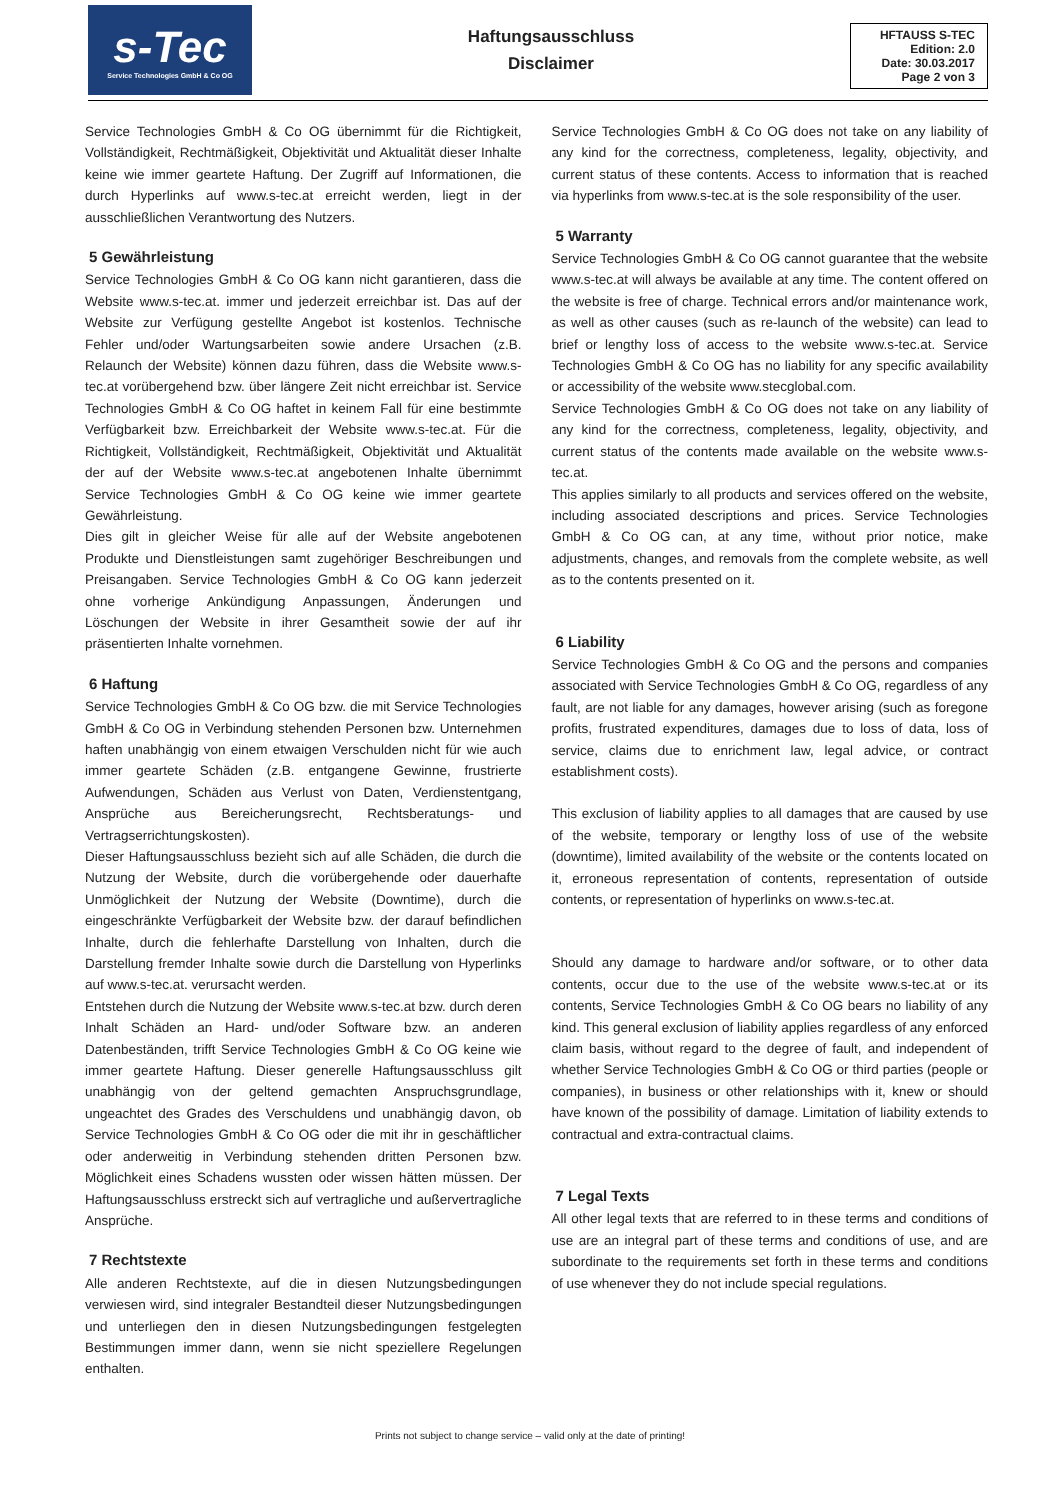s-Tec
Service Technologies GmbH & Co OG
Haftungsausschluss
Disclaimer
HFTAUSS S-TEC
Edition: 2.0
Date: 30.03.2017
Page 2 von 3
Service Technologies GmbH & Co OG übernimmt für die Richtigkeit, Vollständigkeit, Rechtmäßigkeit, Objektivität und Aktualität dieser Inhalte keine wie immer geartete Haftung. Der Zugriff auf Informationen, die durch Hyperlinks auf www.s-tec.at erreicht werden, liegt in der ausschließlichen Verantwortung des Nutzers.
5 Gewährleistung
Service Technologies GmbH & Co OG kann nicht garantieren, dass die Website www.s-tec.at. immer und jederzeit erreichbar ist. Das auf der Website zur Verfügung gestellte Angebot ist kostenlos. Technische Fehler und/oder Wartungsarbeiten sowie andere Ursachen (z.B. Relaunch der Website) können dazu führen, dass die Website www.s-tec.at vorübergehend bzw. über längere Zeit nicht erreichbar ist. Service Technologies GmbH & Co OG haftet in keinem Fall für eine bestimmte Verfügbarkeit bzw. Erreichbarkeit der Website www.s-tec.at. Für die Richtigkeit, Vollständigkeit, Rechtmäßigkeit, Objektivität und Aktualität der auf der Website www.s-tec.at angebotenen Inhalte übernimmt Service Technologies GmbH & Co OG keine wie immer geartete Gewährleistung.
Dies gilt in gleicher Weise für alle auf der Website angebotenen Produkte und Dienstleistungen samt zugehöriger Beschreibungen und Preisangaben. Service Technologies GmbH & Co OG kann jederzeit ohne vorherige Ankündigung Anpassungen, Änderungen und Löschungen der Website in ihrer Gesamtheit sowie der auf ihr präsentierten Inhalte vornehmen.
6 Haftung
Service Technologies GmbH & Co OG bzw. die mit Service Technologies GmbH & Co OG in Verbindung stehenden Personen bzw. Unternehmen haften unabhängig von einem etwaigen Verschulden nicht für wie auch immer geartete Schäden (z.B. entgangene Gewinne, frustrierte Aufwendungen, Schäden aus Verlust von Daten, Verdienstentgang, Ansprüche aus Bereicherungsrecht, Rechtsberatungs- und Vertragserrichtungskosten).
Dieser Haftungsausschluss bezieht sich auf alle Schäden, die durch die Nutzung der Website, durch die vorübergehende oder dauerhafte Unmöglichkeit der Nutzung der Website (Downtime), durch die eingeschränkte Verfügbarkeit der Website bzw. der darauf befindlichen Inhalte, durch die fehlerhafte Darstellung von Inhalten, durch die Darstellung fremder Inhalte sowie durch die Darstellung von Hyperlinks auf www.s-tec.at. verursacht werden.
Entstehen durch die Nutzung der Website www.s-tec.at bzw. durch deren Inhalt Schäden an Hard- und/oder Software bzw. an anderen Datenbeständen, trifft Service Technologies GmbH & Co OG keine wie immer geartete Haftung. Dieser generelle Haftungsausschluss gilt unabhängig von der geltend gemachten Anspruchsgrundlage, ungeachtet des Grades des Verschuldens und unabhängig davon, ob Service Technologies GmbH & Co OG oder die mit ihr in geschäftlicher oder anderweitig in Verbindung stehenden dritten Personen bzw. Möglichkeit eines Schadens wussten oder wissen hätten müssen. Der Haftungsausschluss erstreckt sich auf vertragliche und außervertragliche Ansprüche.
7 Rechtstexte
Alle anderen Rechtstexte, auf die in diesen Nutzungsbedingungen verwiesen wird, sind integraler Bestandteil dieser Nutzungsbedingungen und unterliegen den in diesen Nutzungsbedingungen festgelegten Bestimmungen immer dann, wenn sie nicht speziellere Regelungen enthalten.
Service Technologies GmbH & Co OG does not take on any liability of any kind for the correctness, completeness, legality, objectivity, and current status of these contents. Access to information that is reached via hyperlinks from www.s-tec.at is the sole responsibility of the user.
5 Warranty
Service Technologies GmbH & Co OG cannot guarantee that the website www.s-tec.at will always be available at any time. The content offered on the website is free of charge. Technical errors and/or maintenance work, as well as other causes (such as re-launch of the website) can lead to brief or lengthy loss of access to the website www.s-tec.at. Service Technologies GmbH & Co OG has no liability for any specific availability or accessibility of the website www.stecglobal.com.
Service Technologies GmbH & Co OG does not take on any liability of any kind for the correctness, completeness, legality, objectivity, and current status of the contents made available on the website www.s-tec.at.
This applies similarly to all products and services offered on the website, including associated descriptions and prices. Service Technologies GmbH & Co OG can, at any time, without prior notice, make adjustments, changes, and removals from the complete website, as well as to the contents presented on it.
6 Liability
Service Technologies GmbH & Co OG and the persons and companies associated with Service Technologies GmbH & Co OG, regardless of any fault, are not liable for any damages, however arising (such as foregone profits, frustrated expenditures, damages due to loss of data, loss of service, claims due to enrichment law, legal advice, or contract establishment costs).
This exclusion of liability applies to all damages that are caused by use of the website, temporary or lengthy loss of use of the website (downtime), limited availability of the website or the contents located on it, erroneous representation of contents, representation of outside contents, or representation of hyperlinks on www.s-tec.at.
Should any damage to hardware and/or software, or to other data contents, occur due to the use of the website www.s-tec.at or its contents, Service Technologies GmbH & Co OG bears no liability of any kind. This general exclusion of liability applies regardless of any enforced claim basis, without regard to the degree of fault, and independent of whether Service Technologies GmbH & Co OG or third parties (people or companies), in business or other relationships with it, knew or should have known of the possibility of damage. Limitation of liability extends to contractual and extra-contractual claims.
7 Legal Texts
All other legal texts that are referred to in these terms and conditions of use are an integral part of these terms and conditions of use, and are subordinate to the requirements set forth in these terms and conditions of use whenever they do not include special regulations.
Prints not subject to change service – valid only at the date of printing!